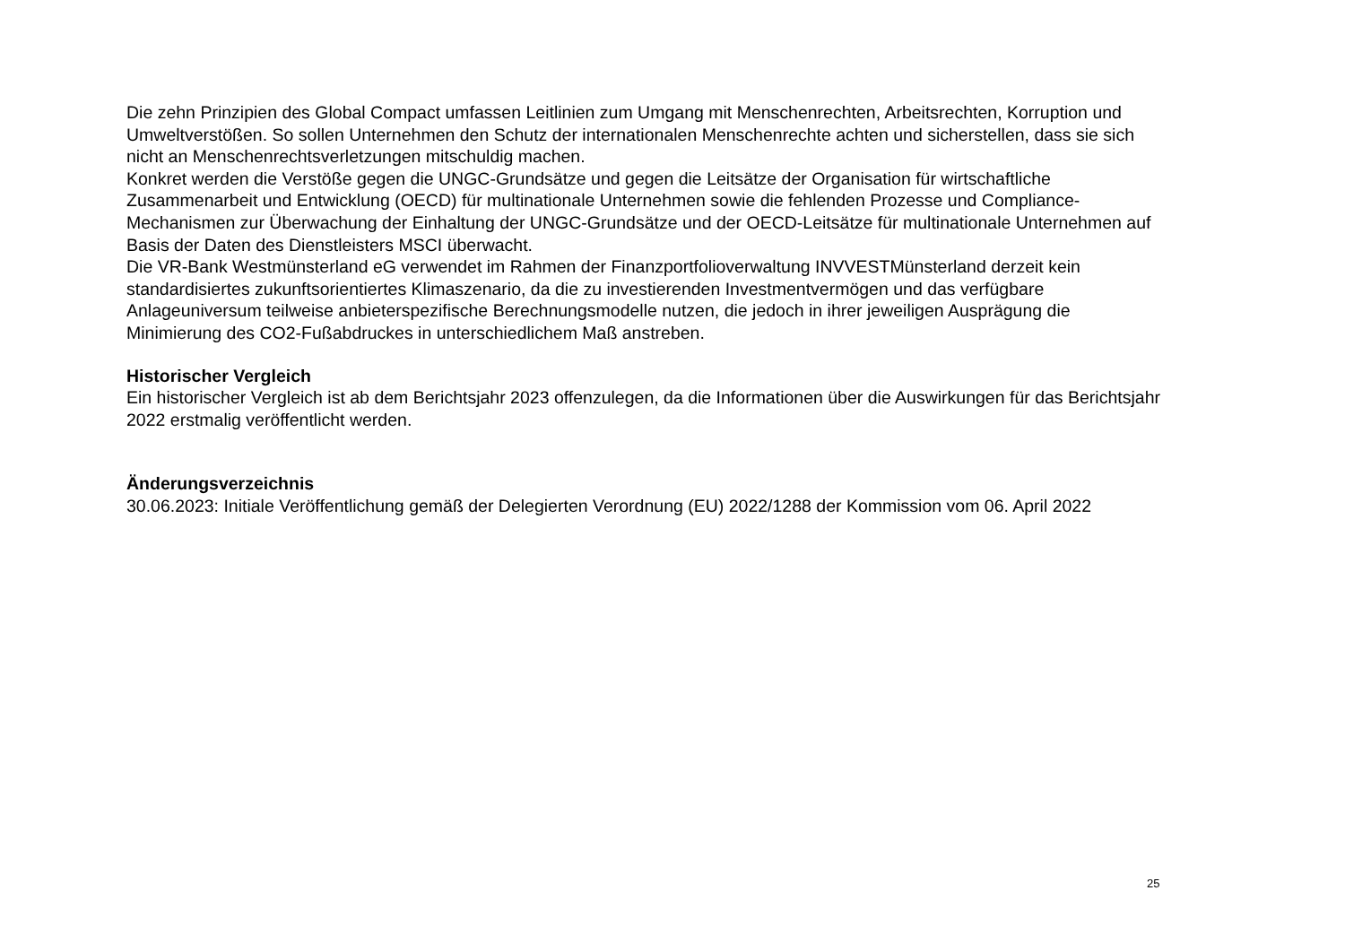Die zehn Prinzipien des Global Compact umfassen Leitlinien zum Umgang mit Menschenrechten, Arbeitsrechten, Korruption und Umweltverstößen. So sollen Unternehmen den Schutz der internationalen Menschenrechte achten und sicherstellen, dass sie sich nicht an Menschenrechtsverletzungen mitschuldig machen.
Konkret werden die Verstöße gegen die UNGC-Grundsätze und gegen die Leitsätze der Organisation für wirtschaftliche Zusammenarbeit und Entwicklung (OECD) für multinationale Unternehmen sowie die fehlenden Prozesse und Compliance-Mechanismen zur Überwachung der Einhaltung der UNGC-Grundsätze und der OECD-Leitsätze für multinationale Unternehmen auf Basis der Daten des Dienstleisters MSCI überwacht.
Die VR-Bank Westmünsterland eG verwendet im Rahmen der Finanzportfolioverwaltung INVVESTMünsterland derzeit kein standardisiertes zukunftsorientiertes Klimaszenario, da die zu investierenden Investmentvermögen und das verfügbare Anlageuniversum teilweise anbieterspezifische Berechnungsmodelle nutzen, die jedoch in ihrer jeweiligen Ausprägung die Minimierung des CO2-Fußabdruckes in unterschiedlichem Maß anstreben.
Historischer Vergleich
Ein historischer Vergleich ist ab dem Berichtsjahr 2023 offenzulegen, da die Informationen über die Auswirkungen für das Berichtsjahr 2022 erstmalig veröffentlicht werden.
Änderungsverzeichnis
30.06.2023: Initiale Veröffentlichung gemäß der Delegierten Verordnung (EU) 2022/1288 der Kommission vom 06. April 2022
25